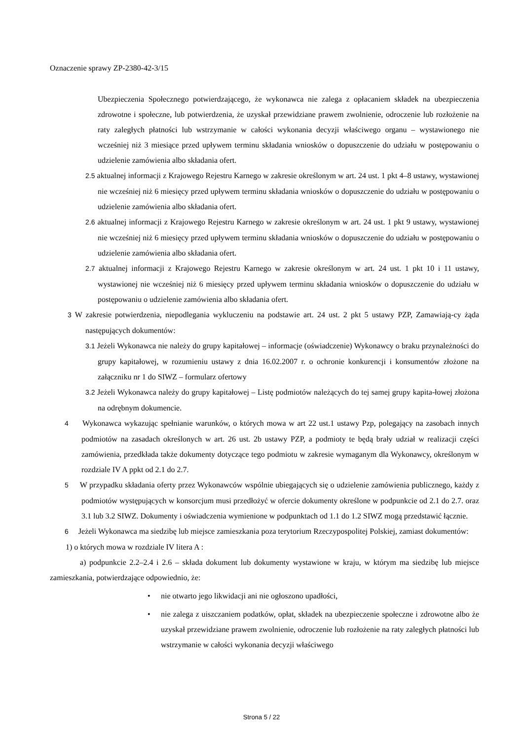Oznaczenie sprawy ZP-2380-42-3/15
Ubezpieczenia Społecznego potwierdzającego, że wykonawca nie zalega z opłacaniem składek na ubezpieczenia zdrowotne i społeczne, lub potwierdzenia, że uzyskał przewidziane prawem zwolnienie, odroczenie lub rozłożenie na raty zaległych płatności lub wstrzymanie w całości wykonania decyzji właściwego organu – wystawionego nie wcześniej niż 3 miesiące przed upływem terminu składania wniosków o dopuszczenie do udziału w postępowaniu o udzielenie zamówienia albo składania ofert.
2.5 aktualnej informacji z Krajowego Rejestru Karnego w zakresie określonym w art. 24 ust. 1 pkt 4–8 ustawy, wystawionej nie wcześniej niż 6 miesięcy przed upływem terminu składania wniosków o dopuszczenie do udziału w postępowaniu o udzielenie zamówienia albo składania ofert.
2.6 aktualnej informacji z Krajowego Rejestru Karnego w zakresie określonym w art. 24 ust. 1 pkt 9 ustawy, wystawionej nie wcześniej niż 6 miesięcy przed upływem terminu składania wniosków o dopuszczenie do udziału w postępowaniu o udzielenie zamówienia albo składania ofert.
2.7 aktualnej informacji z Krajowego Rejestru Karnego w zakresie określonym w art. 24 ust. 1 pkt 10 i 11 ustawy, wystawionej nie wcześniej niż 6 miesięcy przed upływem terminu składania wniosków o dopuszczenie do udziału w postępowaniu o udzielenie zamówienia albo składania ofert.
3 W zakresie potwierdzenia, niepodlegania wykluczeniu na podstawie art. 24 ust. 2 pkt 5 ustawy PZP, Zamawiają-cy żąda następujących dokumentów:
3.1 Jeżeli Wykonawca nie należy do grupy kapitałowej – informacje (oświadczenie) Wykonawcy o braku przynależności do grupy kapitałowej, w rozumieniu ustawy z dnia 16.02.2007 r. o ochronie konkurencji i konsumentów złożone na załączniku nr 1 do SIWZ – formularz ofertowy
3.2 Jeżeli Wykonawca należy do grupy kapitałowej – Listę podmiotów należących do tej samej grupy kapita-łowej złożona na odrębnym dokumencie.
4 Wykonawca wykazując spełnianie warunków, o których mowa w art 22 ust.1 ustawy Pzp, polegający na zasobach innych podmiotów na zasadach określonych w art. 26 ust. 2b ustawy PZP, a podmioty te będą brały udział w realizacji części zamówienia, przedkłada także dokumenty dotyczące tego podmiotu w zakresie wymaganym dla Wykonawcy, określonym w rozdziale IV A ppkt od 2.1 do 2.7.
5 W przypadku składania oferty przez Wykonawców wspólnie ubiegających się o udzielenie zamówienia publicznego, każdy z podmiotów występujących w konsorcjum musi przedłożyć w ofercie dokumenty określone w podpunkcie od 2.1 do 2.7. oraz 3.1 lub 3.2 SIWZ. Dokumenty i oświadczenia wymienione w podpunktach od 1.1 do 1.2 SIWZ mogą przedstawić łącznie.
6 Jeżeli Wykonawca ma siedzibę lub miejsce zamieszkania poza terytorium Rzeczypospolitej Polskiej, zamiast dokumentów:
1) o których mowa w rozdziale IV litera A :
a) podpunkcie 2.2–2.4 i 2.6 – składa dokument lub dokumenty wystawione w kraju, w którym ma siedzibę lub miejsce zamieszkania, potwierdzające odpowiednio, że:
• nie otwarto jego likwidacji ani nie ogłoszono upadłości,
• nie zalega z uiszczaniem podatków, opłat, składek na ubezpieczenie społeczne i zdrowotne albo że uzyskał przewidziane prawem zwolnienie, odroczenie lub rozłożenie na raty zaległych płatności lub wstrzymanie w całości wykonania decyzji właściwego
Strona 5 / 22